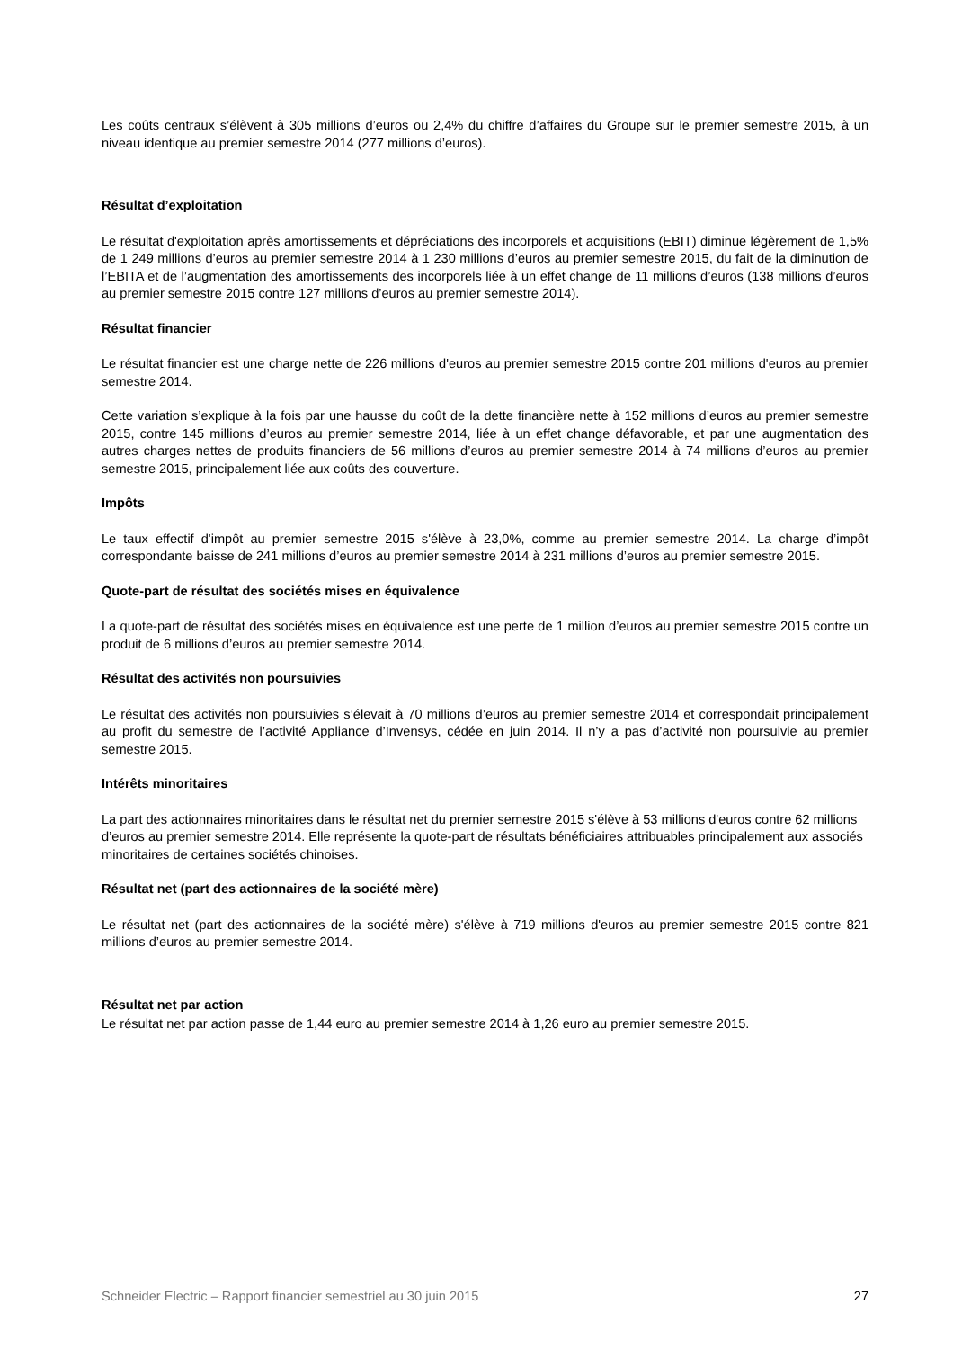Les coûts centraux s’élèvent à 305 millions d’euros ou 2,4% du chiffre d’affaires du Groupe sur le premier semestre 2015, à un niveau identique au premier semestre 2014 (277 millions d’euros).
Résultat d’exploitation
Le résultat d'exploitation après amortissements et dépréciations des incorporels et acquisitions (EBIT) diminue légèrement de 1,5% de 1 249 millions d’euros au premier semestre 2014 à 1 230 millions d’euros au premier semestre 2015, du fait de la diminution de l’EBITA et de l’augmentation des amortissements des incorporels liée à un effet change de 11 millions d’euros (138 millions d’euros au premier semestre 2015 contre 127 millions d’euros au premier semestre 2014).
Résultat financier
Le résultat financier est une charge nette de 226 millions d'euros au premier semestre 2015 contre 201 millions d'euros au premier semestre 2014.
Cette variation s’explique à la fois par une hausse du coût de la dette financière nette à 152 millions d’euros au premier semestre 2015, contre 145 millions d’euros au premier semestre 2014, liée à un effet change défavorable, et par une augmentation des autres charges nettes de produits financiers de 56 millions d’euros au premier semestre 2014 à 74 millions d’euros au premier semestre 2015, principalement liée aux coûts des couverture.
Impôts
Le taux effectif d'impôt au premier semestre 2015 s'élève à 23,0%, comme au premier semestre 2014. La charge d’impôt correspondante baisse de 241 millions d’euros au premier semestre 2014 à 231 millions d’euros au premier semestre 2015.
Quote-part de résultat des sociétés mises en équivalence
La quote-part de résultat des sociétés mises en équivalence est une perte de 1 million d’euros au premier semestre 2015 contre un produit de 6 millions d’euros au premier semestre 2014.
Résultat des activités non poursuivies
Le résultat des activités non poursuivies s’élevait à 70 millions d’euros au premier semestre 2014 et correspondait principalement au profit du semestre de l’activité Appliance d’Invensys, cédée en juin 2014. Il n’y a pas d’activité non poursuivie au premier semestre 2015.
Intérêts minoritaires
La part des actionnaires minoritaires dans le résultat net du premier semestre 2015 s'élève à 53 millions d'euros contre 62 millions d’euros au premier semestre 2014. Elle représente la quote-part de résultats bénéficiaires attribuables principalement aux associés minoritaires de certaines sociétés chinoises.
Résultat net (part des actionnaires de la société mère)
Le résultat net (part des actionnaires de la société mère) s'élève à 719 millions d'euros au premier semestre 2015 contre 821 millions d’euros au premier semestre 2014.
Résultat net par action
Le résultat net par action passe de 1,44 euro au premier semestre 2014 à 1,26 euro au premier semestre 2015.
Schneider Electric – Rapport financier semestriel au 30 juin 2015 27